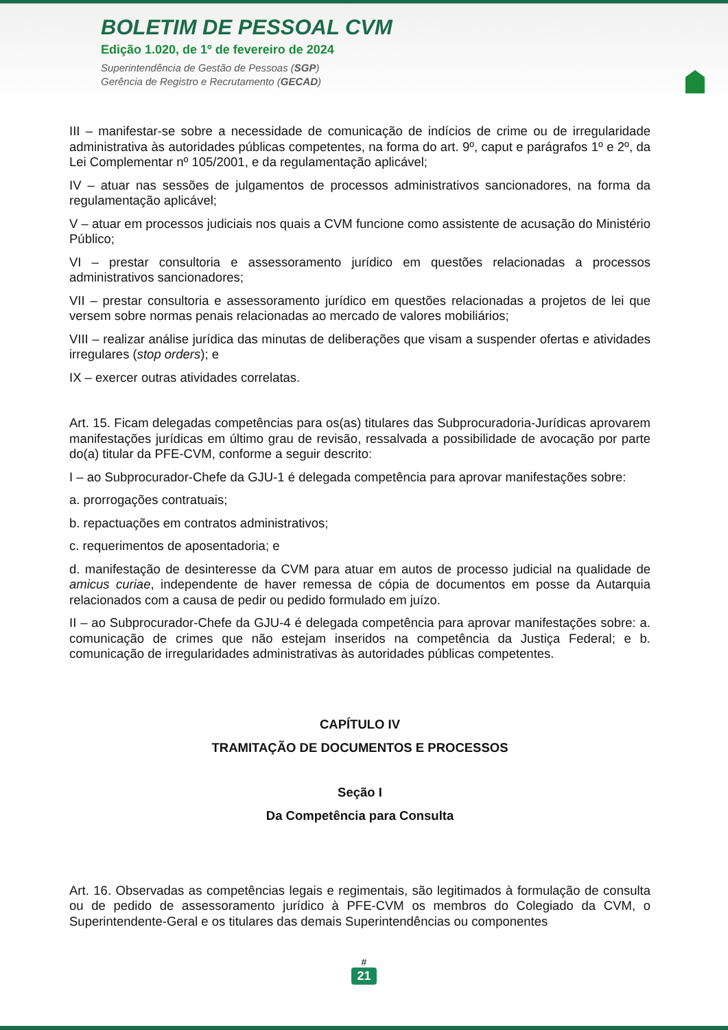BOLETIM DE PESSOAL CVM
Edição 1.020, de 1º de fevereiro de 2024
Superintendência de Gestão de Pessoas (SGP)
Gerência de Registro e Recrutamento (GECAD)
III – manifestar-se sobre a necessidade de comunicação de indícios de crime ou de irregularidade administrativa às autoridades públicas competentes, na forma do art. 9º, caput e parágrafos 1º e 2º, da Lei Complementar nº 105/2001, e da regulamentação aplicável;
IV – atuar nas sessões de julgamentos de processos administrativos sancionadores, na forma da regulamentação aplicável;
V – atuar em processos judiciais nos quais a CVM funcione como assistente de acusação do Ministério Público;
VI – prestar consultoria e assessoramento jurídico em questões relacionadas a processos administrativos sancionadores;
VII – prestar consultoria e assessoramento jurídico em questões relacionadas a projetos de lei que versem sobre normas penais relacionadas ao mercado de valores mobiliários;
VIII – realizar análise jurídica das minutas de deliberações que visam a suspender ofertas e atividades irregulares (stop orders); e
IX – exercer outras atividades correlatas.
Art. 15. Ficam delegadas competências para os(as) titulares das Subprocuradoria-Jurídicas aprovarem manifestações jurídicas em último grau de revisão, ressalvada a possibilidade de avocação por parte do(a) titular da PFE-CVM, conforme a seguir descrito:
I – ao Subprocurador-Chefe da GJU-1 é delegada competência para aprovar manifestações sobre:
a. prorrogações contratuais;
b. repactuações em contratos administrativos;
c. requerimentos de aposentadoria; e
d. manifestação de desinteresse da CVM para atuar em autos de processo judicial na qualidade de amicus curiae, independente de haver remessa de cópia de documentos em posse da Autarquia relacionados com a causa de pedir ou pedido formulado em juízo.
II – ao Subprocurador-Chefe da GJU-4 é delegada competência para aprovar manifestações sobre: a. comunicação de crimes que não estejam inseridos na competência da Justiça Federal; e b. comunicação de irregularidades administrativas às autoridades públicas competentes.
CAPÍTULO IV
TRAMITAÇÃO DE DOCUMENTOS E PROCESSOS
Seção I
Da Competência para Consulta
Art. 16. Observadas as competências legais e regimentais, são legitimados à formulação de consulta ou de pedido de assessoramento jurídico à PFE-CVM os membros do Colegiado da CVM, o Superintendente-Geral e os titulares das demais Superintendências ou componentes
#
21